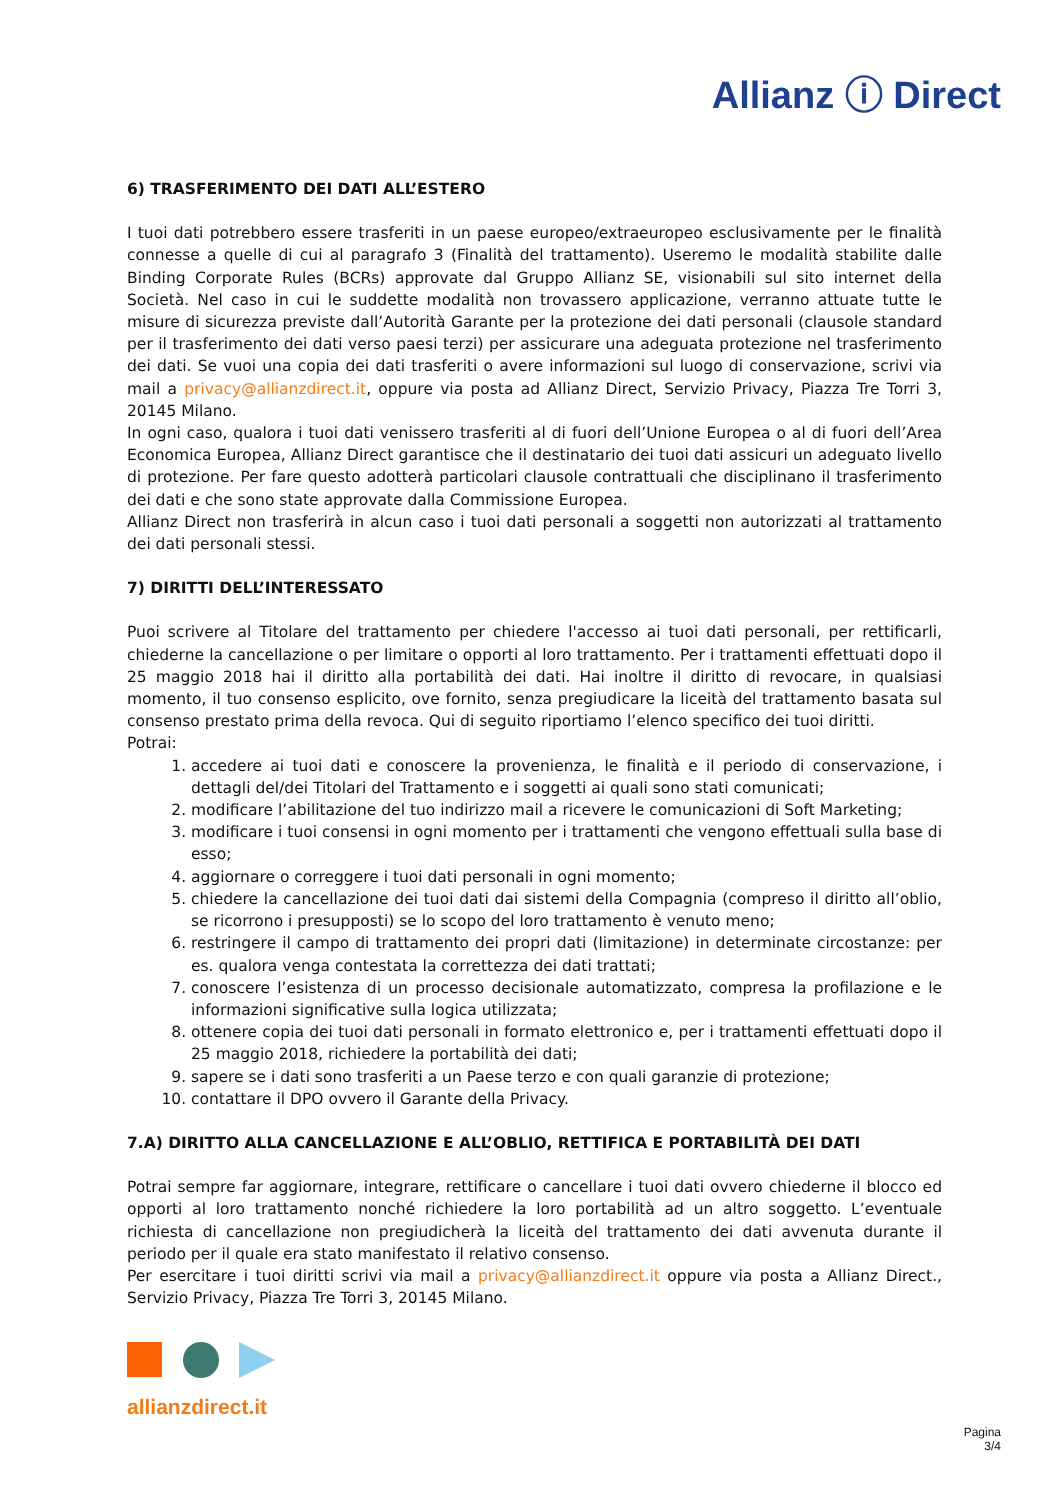Allianz ⓘ Direct
6) TRASFERIMENTO DEI DATI ALL’ESTERO
I tuoi dati potrebbero essere trasferiti in un paese europeo/extraeuropeo esclusivamente per le finalità connesse a quelle di cui al paragrafo 3 (Finalità del trattamento). Useremo le modalità stabilite dalle Binding Corporate Rules (BCRs) approvate dal Gruppo Allianz SE, visionabili sul sito internet della Società. Nel caso in cui le suddette modalità non trovassero applicazione, verranno attuate tutte le misure di sicurezza previste dall’Autorità Garante per la protezione dei dati personali (clausole standard per il trasferimento dei dati verso paesi terzi) per assicurare una adeguata protezione nel trasferimento dei dati. Se vuoi una copia dei dati trasferiti o avere informazioni sul luogo di conservazione, scrivi via mail a privacy@allianzdirect.it, oppure via posta ad Allianz Direct, Servizio Privacy, Piazza Tre Torri 3, 20145 Milano.
In ogni caso, qualora i tuoi dati venissero trasferiti al di fuori dell’Unione Europea o al di fuori dell’Area Economica Europea, Allianz Direct garantisce che il destinatario dei tuoi dati assicuri un adeguato livello di protezione. Per fare questo adotterà particolari clausole contrattuali che disciplinano il trasferimento dei dati e che sono state approvate dalla Commissione Europea.
Allianz Direct non trasferirà in alcun caso i tuoi dati personali a soggetti non autorizzati al trattamento dei dati personali stessi.
7) DIRITTI DELL’INTERESSATO
Puoi scrivere al Titolare del trattamento per chiedere l'accesso ai tuoi dati personali, per rettificarli, chiederne la cancellazione o per limitare o opporti al loro trattamento. Per i trattamenti effettuati dopo il 25 maggio 2018 hai il diritto alla portabilità dei dati. Hai inoltre il diritto di revocare, in qualsiasi momento, il tuo consenso esplicito, ove fornito, senza pregiudicare la liceità del trattamento basata sul consenso prestato prima della revoca. Qui di seguito riportiamo l’elenco specifico dei tuoi diritti.
Potrai:
1. accedere ai tuoi dati e conoscere la provenienza, le finalità e il periodo di conservazione, i dettagli del/dei Titolari del Trattamento e i soggetti ai quali sono stati comunicati;
2. modificare l’abilitazione del tuo indirizzo mail a ricevere le comunicazioni di Soft Marketing;
3. modificare i tuoi consensi in ogni momento per i trattamenti che vengono effettuali sulla base di esso;
4. aggiornare o correggere i tuoi dati personali in ogni momento;
5. chiedere la cancellazione dei tuoi dati dai sistemi della Compagnia (compreso il diritto all’oblio, se ricorrono i presupposti) se lo scopo del loro trattamento è venuto meno;
6. restringere il campo di trattamento dei propri dati (limitazione) in determinate circostanze: per es. qualora venga contestata la correttezza dei dati trattati;
7. conoscere l’esistenza di un processo decisionale automatizzato, compresa la profilazione e le informazioni significative sulla logica utilizzata;
8. ottenere copia dei tuoi dati personali in formato elettronico e, per i trattamenti effettuati dopo il 25 maggio 2018, richiedere la portabilità dei dati;
9. sapere se i dati sono trasferiti a un Paese terzo e con quali garanzie di protezione;
10. contattare il DPO ovvero il Garante della Privacy.
7.A) DIRITTO ALLA CANCELLAZIONE E ALL’OBLIO, RETTIFICA E PORTABILITÀ DEI DATI
Potrai sempre far aggiornare, integrare, rettificare o cancellare i tuoi dati ovvero chiederne il blocco ed opporti al loro trattamento nonché richiedere la loro portabilità ad un altro soggetto. L’eventuale richiesta di cancellazione non pregiudicherà la liceità del trattamento dei dati avvenuta durante il periodo per il quale era stato manifestato il relativo consenso.
Per esercitare i tuoi diritti scrivi via mail a privacy@allianzdirect.it oppure via posta a Allianz Direct., Servizio Privacy, Piazza Tre Torri 3, 20145 Milano.
allianzdirect.it
Pagina
3/4